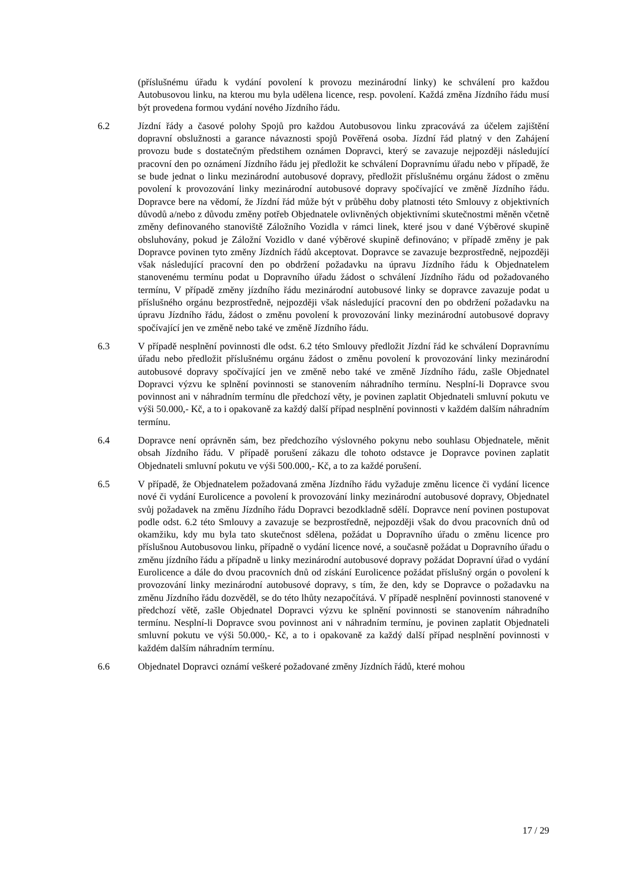(příslušnému úřadu k vydání povolení k provozu mezinárodní linky) ke schválení pro každou Autobusovou linku, na kterou mu byla udělena licence, resp. povolení. Každá změna Jízdního řádu musí být provedena formou vydání nového Jízdního řádu.
6.2 Jízdní řády a časové polohy Spojů pro každou Autobusovou linku zpracovává za účelem zajištění dopravní obslužnosti a garance návaznosti spojů Pověřená osoba. Jízdní řád platný v den Zahájení provozu bude s dostatečným předstihem oznámen Dopravci, který se zavazuje nejpozději následující pracovní den po oznámení Jízdního řádu jej předložit ke schválení Dopravnímu úřadu nebo v případě, že se bude jednat o linku mezinárodní autobusové dopravy, předložit příslušnému orgánu žádost o změnu povolení k provozování linky mezinárodní autobusové dopravy spočívající ve změně Jízdního řádu. Dopravce bere na vědomí, že Jízdní řád může být v průběhu doby platnosti této Smlouvy z objektivních důvodů a/nebo z důvodu změny potřeb Objednatele ovlivněných objektivními skutečnostmi měněn včetně změny definovaného stanoviště Záložního Vozidla v rámci linek, které jsou v dané Výběrové skupině obsluhovány, pokud je Záložní Vozidlo v dané výběrové skupině definováno; v případě změny je pak Dopravce povinen tyto změny Jízdních řádů akceptovat. Dopravce se zavazuje bezprostředně, nejpozději však následující pracovní den po obdržení požadavku na úpravu Jízdního řádu k Objednatelem stanovenému termínu podat u Dopravního úřadu žádost o schválení Jízdního řádu od požadovaného termínu, V případě změny jízdního řádu mezinárodní autobusové linky se dopravce zavazuje podat u příslušného orgánu bezprostředně, nejpozději však následující pracovní den po obdržení požadavku na úpravu Jízdního řádu, žádost o změnu povolení k provozování linky mezinárodní autobusové dopravy spočívající jen ve změně nebo také ve změně Jízdního řádu.
6.3 V případě nesplnění povinnosti dle odst. 6.2 této Smlouvy předložit Jízdní řád ke schválení Dopravnímu úřadu nebo předložit příslušnému orgánu žádost o změnu povolení k provozování linky mezinárodní autobusové dopravy spočívající jen ve změně nebo také ve změně Jízdního řádu, zašle Objednatel Dopravci výzvu ke splnění povinnosti se stanovením náhradního termínu. Nesplní-li Dopravce svou povinnost ani v náhradním termínu dle předchozí věty, je povinen zaplatit Objednateli smluvní pokutu ve výši 50.000,- Kč, a to i opakovaně za každý další případ nesplnění povinnosti v každém dalším náhradním termínu.
6.4 Dopravce není oprávněn sám, bez předchozího výslovného pokynu nebo souhlasu Objednatele, měnit obsah Jízdního řádu. V případě porušení zákazu dle tohoto odstavce je Dopravce povinen zaplatit Objednateli smluvní pokutu ve výši 500.000,- Kč, a to za každé porušení.
6.5 V případě, že Objednatelem požadovaná změna Jízdního řádu vyžaduje změnu licence či vydání licence nové či vydání Eurolicence a povolení k provozování linky mezinárodní autobusové dopravy, Objednatel svůj požadavek na změnu Jízdního řádu Dopravci bezodkladně sdělí. Dopravce není povinen postupovat podle odst. 6.2 této Smlouvy a zavazuje se bezprostředně, nejpozději však do dvou pracovních dnů od okamžiku, kdy mu byla tato skutečnost sdělena, požádat u Dopravního úřadu o změnu licence pro příslušnou Autobusovou linku, případně o vydání licence nové, a současně požádat u Dopravního úřadu o změnu jízdního řádu a případně u linky mezinárodní autobusové dopravy požádat Dopravní úřad o vydání Eurolicence a dále do dvou pracovních dnů od získání Eurolicence požádat příslušný orgán o povolení k provozování linky mezinárodní autobusové dopravy, s tím, že den, kdy se Dopravce o požadavku na změnu Jízdního řádu dozvěděl, se do této lhůty nezapočítává. V případě nesplnění povinnosti stanovené v předchozí větě, zašle Objednatel Dopravci výzvu ke splnění povinnosti se stanovením náhradního termínu. Nesplní-li Dopravce svou povinnost ani v náhradním termínu, je povinen zaplatit Objednateli smluvní pokutu ve výši 50.000,- Kč, a to i opakovaně za každý další případ nesplnění povinnosti v každém dalším náhradním termínu.
6.6 Objednatel Dopravci oznámí veškeré požadované změny Jízdních řádů, které mohou
17 / 29